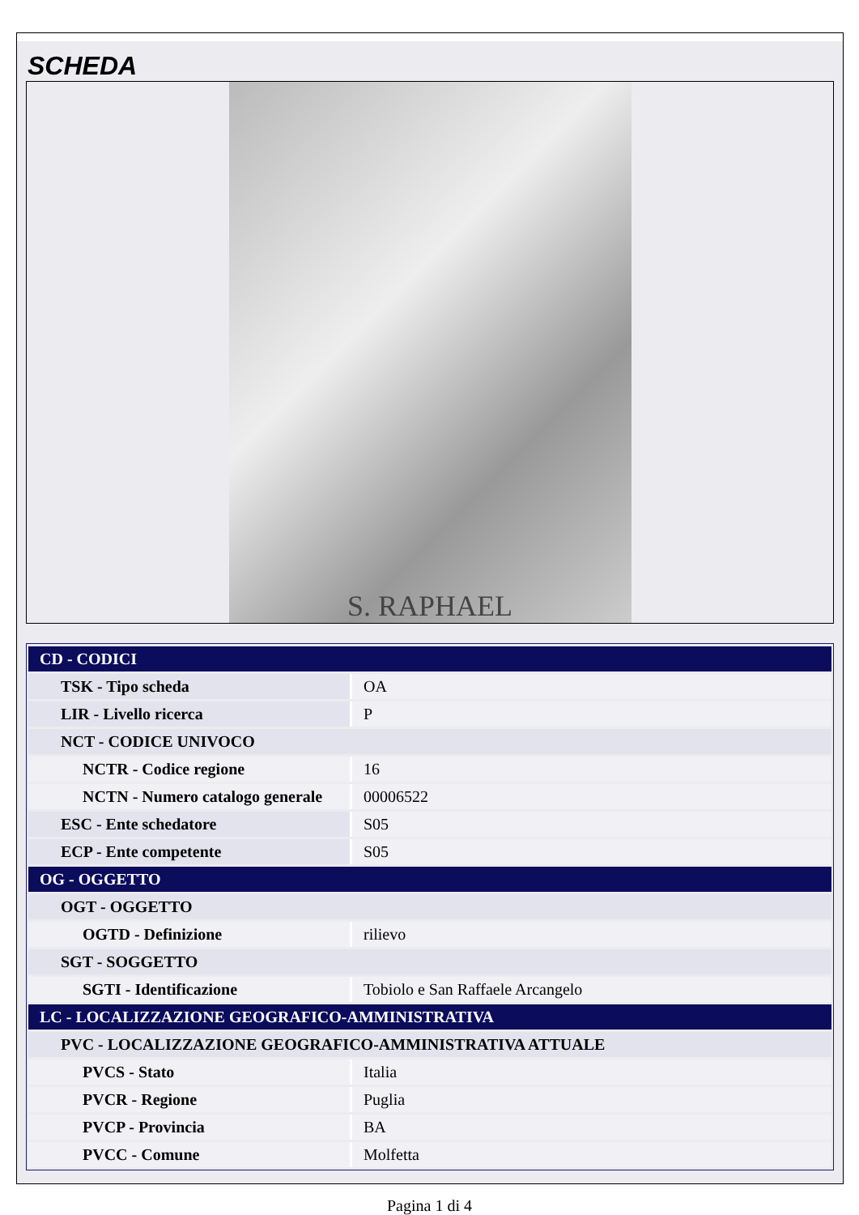SCHEDA
S. RAPHAEL
| CD - CODICI | |
| TSK - Tipo scheda | OA |
| LIR - Livello ricerca | P |
| NCT - CODICE UNIVOCO | |
| NCTR - Codice regione | 16 |
| NCTN - Numero catalogo generale | 00006522 |
| ESC - Ente schedatore | S05 |
| ECP - Ente competente | S05 |
| OG - OGGETTO | |
| OGT - OGGETTO | |
| OGTD - Definizione | rilievo |
| SGT - SOGGETTO | |
| SGTI - Identificazione | Tobiolo e San Raffaele Arcangelo |
| LC - LOCALIZZAZIONE GEOGRAFICO-AMMINISTRATIVA | |
| PVC - LOCALIZZAZIONE GEOGRAFICO-AMMINISTRATIVA ATTUALE | |
| PVCS - Stato | Italia |
| PVCR - Regione | Puglia |
| PVCP - Provincia | BA |
| PVCC - Comune | Molfetta |
Pagina 1 di 4